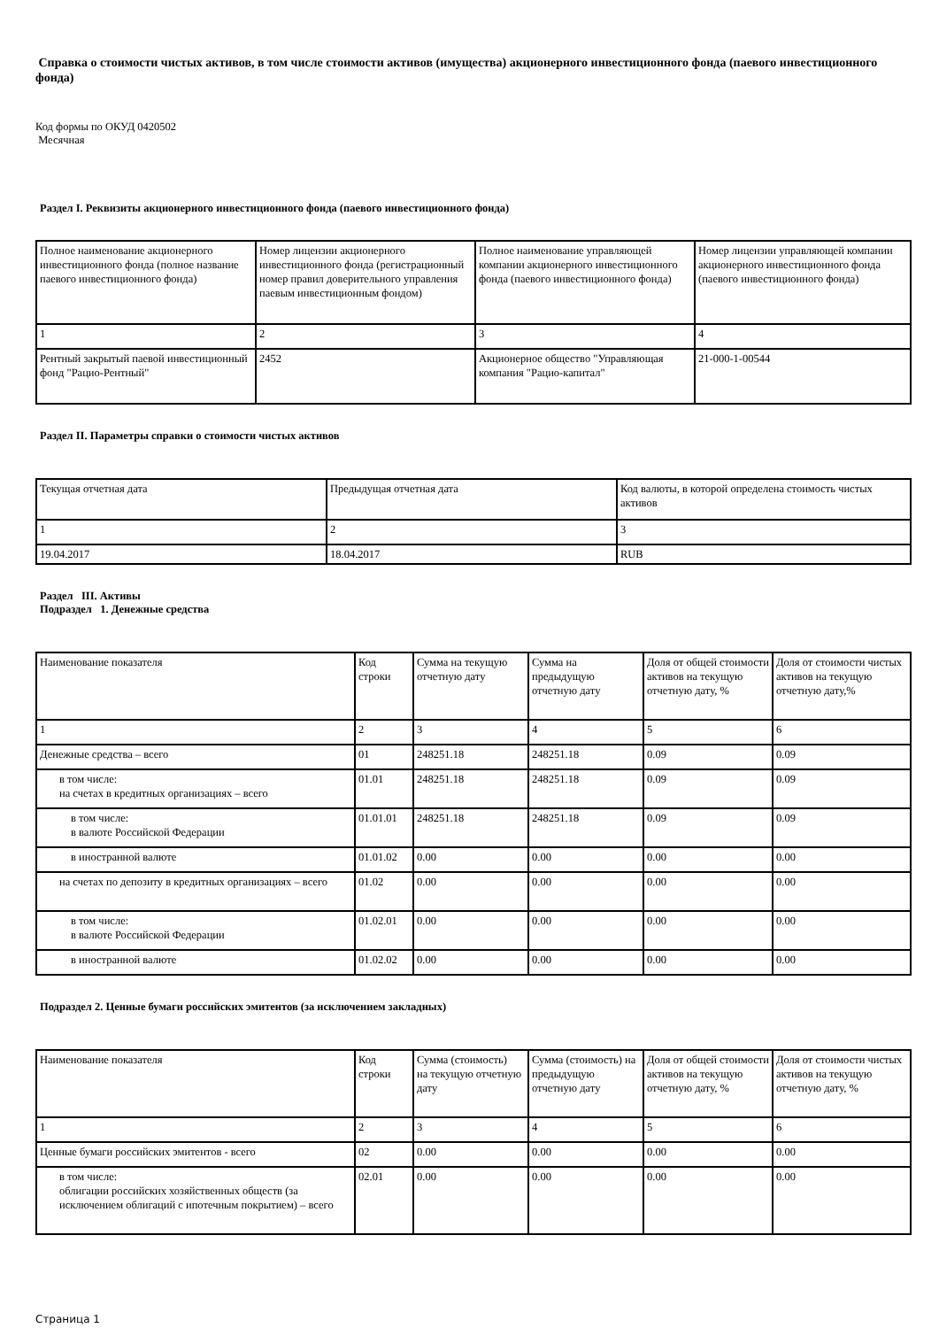Справка о стоимости чистых активов, в том числе стоимости активов (имущества) акционерного инвестиционного фонда (паевого инвестиционного фонда)
Код формы по ОКУД 0420502
Месячная
Раздел I. Реквизиты акционерного инвестиционного фонда (паевого инвестиционного фонда)
| Полное наименование акционерного инвестиционного фонда (полное название паевого инвестиционного фонда) | Номер лицензии акционерного инвестиционного фонда (регистрационный номер правил доверительного управления паевым инвестиционным фондом) | Полное наименование управляющей компании акционерного инвестиционного фонда (паевого инвестиционного фонда) | Номер лицензии управляющей компании акционерного инвестиционного фонда (паевого инвестиционного фонда) |
| 1 | 2 | 3 | 4 |
| Рентный закрытый паевой инвестиционный фонд "Рацио-Рентный" | 2452 | Акционерное общество "Управляющая компания "Рацио-капитал" | 21-000-1-00544 |
Раздел II. Параметры справки о стоимости чистых активов
| Текущая отчетная дата | Предыдущая отчетная дата | Код валюты, в которой определена стоимость чистых активов |
| 1 | 2 | 3 |
| 19.04.2017 | 18.04.2017 | RUB |
Раздел III. Активы
Подраздел 1. Денежные средства
| Наименование показателя | Код строки | Сумма на текущую отчетную дату | Сумма на предыдущую отчетную дату | Доля от общей стоимости активов на текущую отчетную дату, % | Доля от стоимости чистых активов на текущую отчетную дату,% |
| 1 | 2 | 3 | 4 | 5 | 6 |
| Денежные средства – всего | 01 | 248251.18 | 248251.18 | 0.09 | 0.09 |
| в том числе: на счетах в кредитных организациях – всего | 01.01 | 248251.18 | 248251.18 | 0.09 | 0.09 |
| в том числе: в валюте Российской Федерации | 01.01.01 | 248251.18 | 248251.18 | 0.09 | 0.09 |
| в иностранной валюте | 01.01.02 | 0.00 | 0.00 | 0.00 | 0.00 |
| на счетах по депозиту в кредитных организациях – всего | 01.02 | 0.00 | 0.00 | 0.00 | 0.00 |
| в том числе: в валюте Российской Федерации | 01.02.01 | 0.00 | 0.00 | 0.00 | 0.00 |
| в иностранной валюте | 01.02.02 | 0.00 | 0.00 | 0.00 | 0.00 |
Подраздел 2. Ценные бумаги российских эмитентов (за исключением закладных)
| Наименование показателя | Код строки | Сумма (стоимость) на текущую отчетную дату | Сумма (стоимость) на предыдущую отчетную дату | Доля от общей стоимости активов на текущую отчетную дату, % | Доля от стоимости чистых активов на текущую отчетную дату, % |
| 1 | 2 | 3 | 4 | 5 | 6 |
| Ценные бумаги российских эмитентов - всего | 02 | 0.00 | 0.00 | 0.00 | 0.00 |
| в том числе: облигации российских хозяйственных обществ (за исключением облигаций с ипотечным покрытием) – всего | 02.01 | 0.00 | 0.00 | 0.00 | 0.00 |
Страница 1